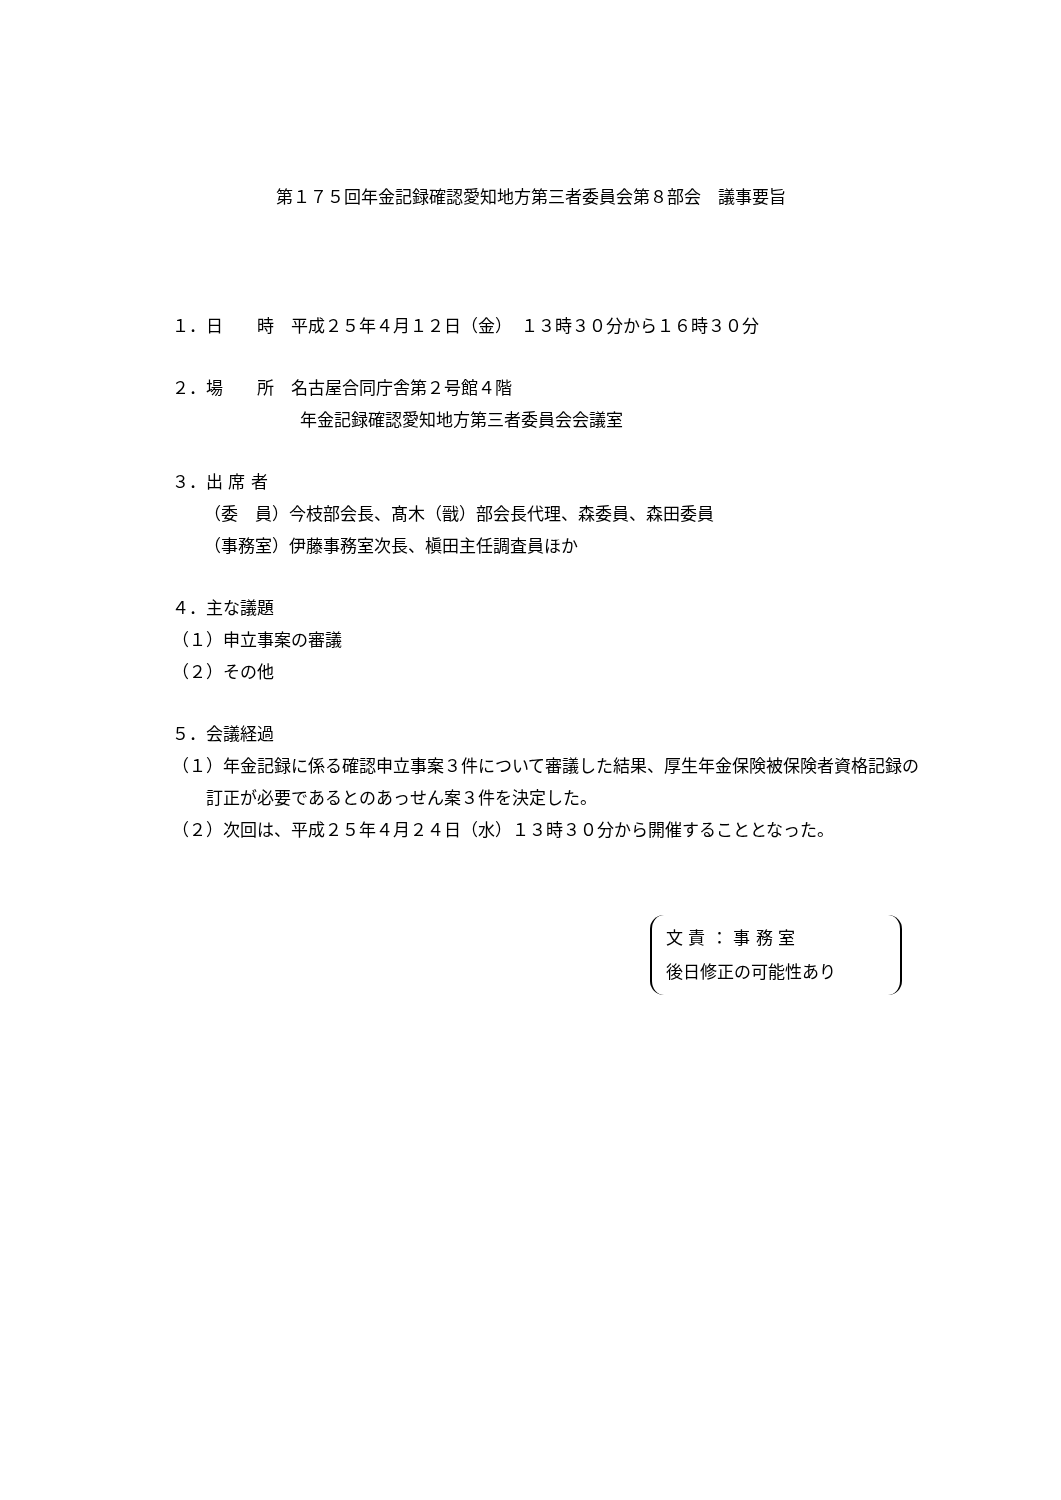第１７５回年金記録確認愛知地方第三者委員会第８部会　議事要旨
１．日　　時　平成２５年４月１２日（金）　１３時３０分から１６時３０分
２．場　　所　名古屋合同庁舎第２号館４階
年金記録確認愛知地方第三者委員会会議室
３．出 席 者
（委　員）今枝部会長、髙木（戩）部会長代理、森委員、森田委員
（事務室）伊藤事務室次長、槇田主任調査員ほか
４．主な議題
（１）申立事案の審議
（２）その他
５．会議経過
（１）年金記録に係る確認申立事案３件について審議した結果、厚生年金保険被保険者資格記録の訂正が必要であるとのあっせん案３件を決定した。
（２）次回は、平成２５年４月２４日（水）１３時３０分から開催することとなった。
文 責 ： 事 務 室
後日修正の可能性あり